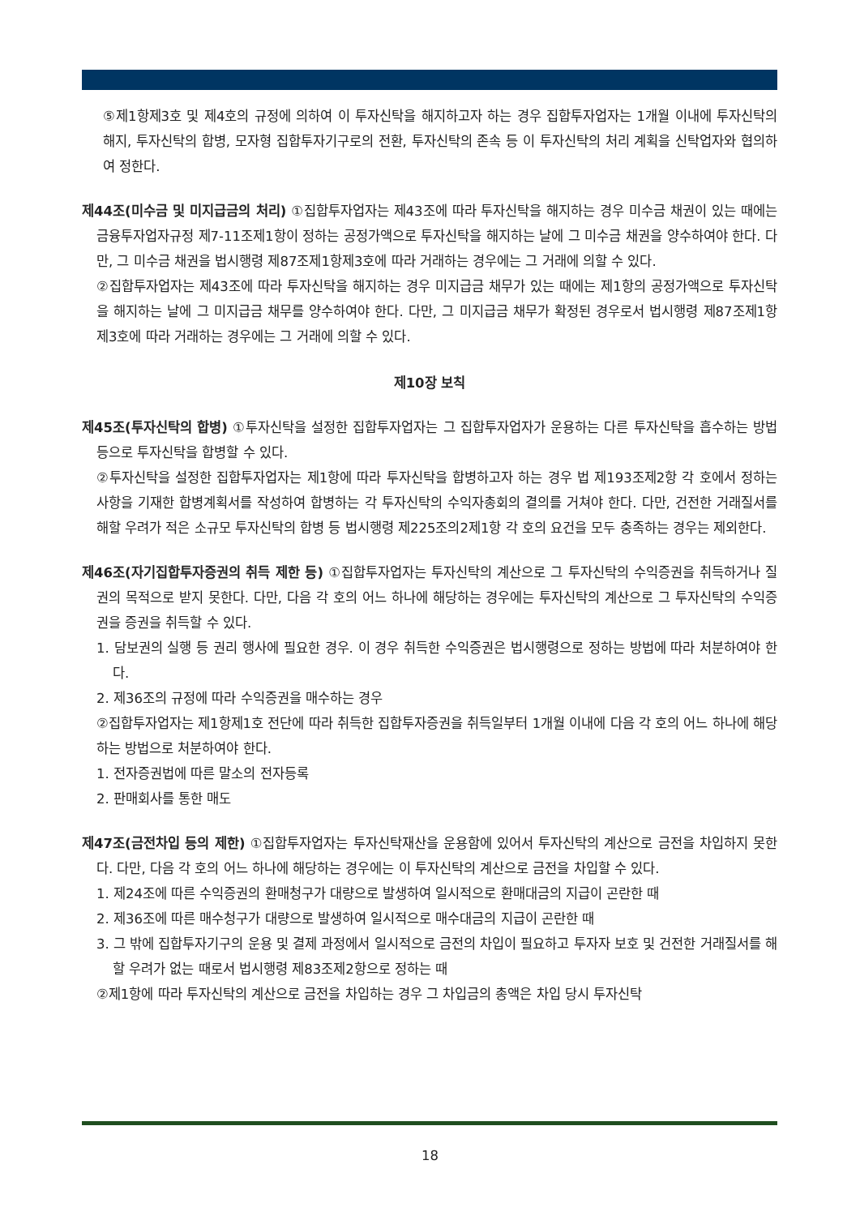⑤제1항제3호 및 제4호의 규정에 의하여 이 투자신탁을 해지하고자 하는 경우 집합투자업자는 1개월 이내에 투자신탁의 해지, 투자신탁의 합병, 모자형 집합투자기구로의 전환, 투자신탁의 존속 등 이 투자신탁의 처리 계획을 신탁업자와 협의하여 정한다.
제44조(미수금 및 미지급금의 처리) ①집합투자업자는 제43조에 따라 투자신탁을 해지하는 경우 미수금 채권이 있는 때에는 금융투자업자규정 제7-11조제1항이 정하는 공정가액으로 투자신탁을 해지하는 날에 그 미수금 채권을 양수하여야 한다. 다만, 그 미수금 채권을 법시행령 제87조제1항제3호에 따라 거래하는 경우에는 그 거래에 의할 수 있다.
②집합투자업자는 제43조에 따라 투자신탁을 해지하는 경우 미지급금 채무가 있는 때에는 제1항의 공정가액으로 투자신탁을 해지하는 날에 그 미지급금 채무를 양수하여야 한다. 다만, 그 미지급금 채무가 확정된 경우로서 법시행령 제87조제1항제3호에 따라 거래하는 경우에는 그 거래에 의할 수 있다.
제10장 보칙
제45조(투자신탁의 합병) ①투자신탁을 설정한 집합투자업자는 그 집합투자업자가 운용하는 다른 투자신탁을 흡수하는 방법 등으로 투자신탁을 합병할 수 있다.
②투자신탁을 설정한 집합투자업자는 제1항에 따라 투자신탁을 합병하고자 하는 경우 법 제193조제2항 각 호에서 정하는 사항을 기재한 합병계획서를 작성하여 합병하는 각 투자신탁의 수익자총회의 결의를 거쳐야 한다. 다만, 건전한 거래질서를 해할 우려가 적은 소규모 투자신탁의 합병 등 법시행령 제225조의2제1항 각 호의 요건을 모두 충족하는 경우는 제외한다.
제46조(자기집합투자증권의 취득 제한 등) ①집합투자업자는 투자신탁의 계산으로 그 투자신탁의 수익증권을 취득하거나 질권의 목적으로 받지 못한다. 다만, 다음 각 호의 어느 하나에 해당하는 경우에는 투자신탁의 계산으로 그 투자신탁의 수익증권을 증권을 취득할 수 있다.
1. 담보권의 실행 등 권리 행사에 필요한 경우. 이 경우 취득한 수익증권은 법시행령으로 정하는 방법에 따라 처분하여야 한다.
2. 제36조의 규정에 따라 수익증권을 매수하는 경우
②집합투자업자는 제1항제1호 전단에 따라 취득한 집합투자증권을 취득일부터 1개월 이내에 다음 각 호의 어느 하나에 해당하는 방법으로 처분하여야 한다.
1. 전자증권법에 따른 말소의 전자등록
2. 판매회사를 통한 매도
제47조(금전차입 등의 제한) ①집합투자업자는 투자신탁재산을 운용함에 있어서 투자신탁의 계산으로 금전을 차입하지 못한다. 다만, 다음 각 호의 어느 하나에 해당하는 경우에는 이 투자신탁의 계산으로 금전을 차입할 수 있다.
1. 제24조에 따른 수익증권의 환매청구가 대량으로 발생하여 일시적으로 환매대금의 지급이 곤란한 때
2. 제36조에 따른 매수청구가 대량으로 발생하여 일시적으로 매수대금의 지급이 곤란한 때
3. 그 밖에 집합투자기구의 운용 및 결제 과정에서 일시적으로 금전의 차입이 필요하고 투자자 보호 및 건전한 거래질서를 해할 우려가 없는 때로서 법시행령 제83조제2항으로 정하는 때
②제1항에 따라 투자신탁의 계산으로 금전을 차입하는 경우 그 차입금의 총액은 차입 당시 투자신탁
18